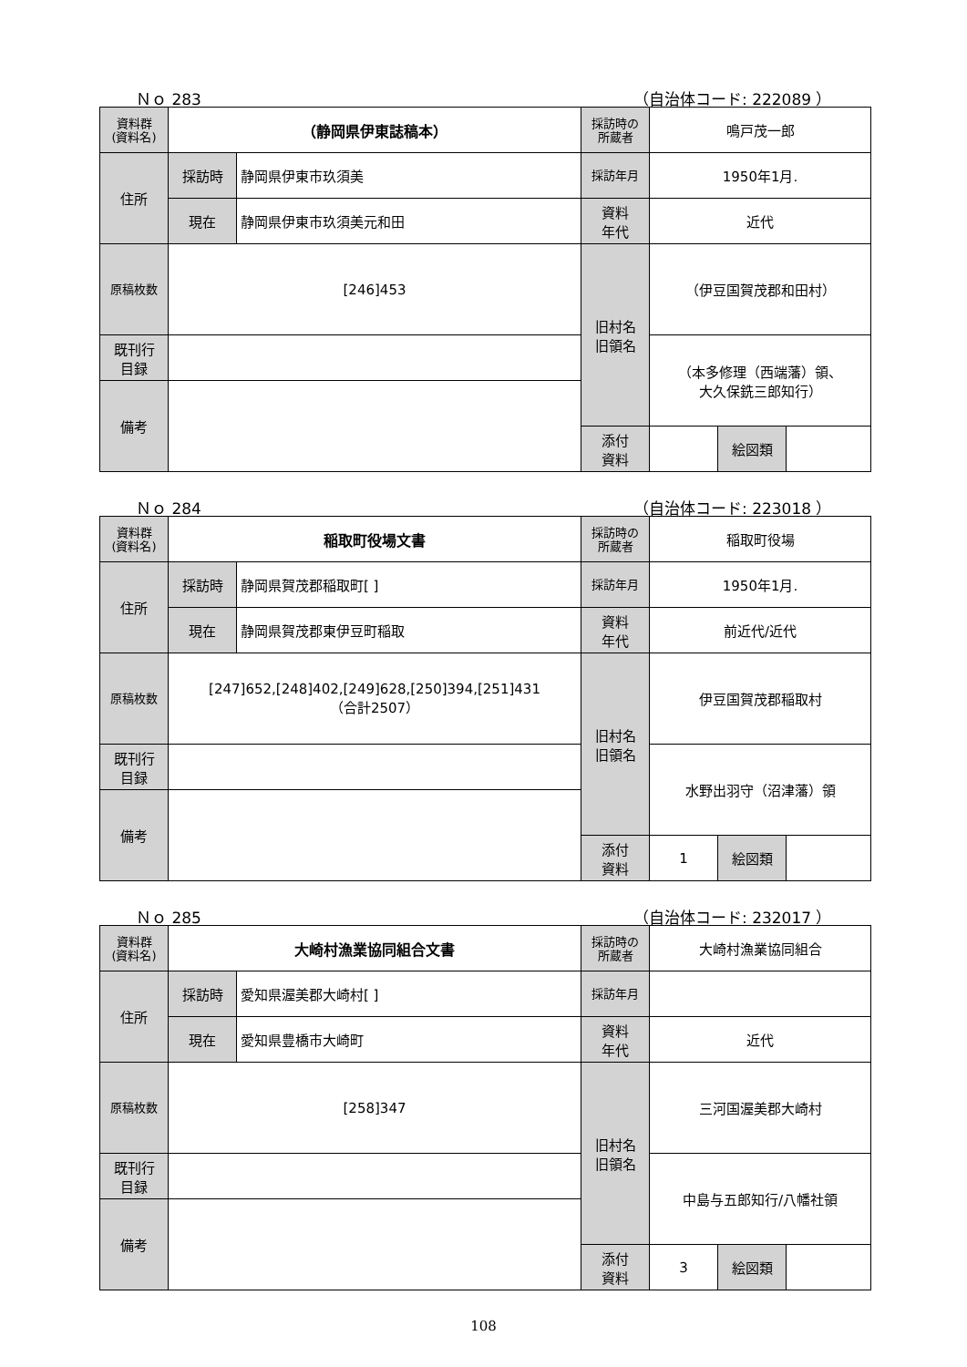Ｎｏ 283 （自治体コード: 222089 ）
| 資料群 (資料名) | （静岡県伊東誌稿本） | | 採訪時の 所蔵者 | 鳴戸茂一郎 | | |
| 住所 | 採訪時 | 静岡県伊東市玖須美 | 採訪年月 | 1950年1月. | | |
| | 現在 | 静岡県伊東市玖須美元和田 | 資料 年代 | 近代 | | |
| 原稿枚数 | [246]453 | | 旧村名 旧領名 | （伊豆国賀茂郡和田村） | | |
| 既刊行 目録 | | | | （本多修理（西端藩）領、 大久保銑三郎知行） | | |
| 備考 | | | | | | |
| | | | 添付 資料 | | 絵図類 | |
Ｎｏ 284 （自治体コード: 223018 ）
| 資料群 (資料名) | 稲取町役場文書 | | 採訪時の 所蔵者 | 稲取町役場 | | |
| 住所 | 採訪時 | 静岡県賀茂郡稲取町[ ] | 採訪年月 | 1950年1月. | | |
| | 現在 | 静岡県賀茂郡東伊豆町稲取 | 資料 年代 | 前近代/近代 | | |
| 原稿枚数 | [247]652,[248]402,[249]628,[250]394,[251]431 （合計2507） | | 旧村名 旧領名 | 伊豆国賀茂郡稲取村 | | |
| 既刊行 目録 | | | | 水野出羽守（沼津藩）領 | | |
| 備考 | | | | | | |
| | | | 添付 資料 | 1 | 絵図類 | |
Ｎｏ 285 （自治体コード: 232017 ）
| 資料群 (資料名) | 大崎村漁業協同組合文書 | | 採訪時の 所蔵者 | 大崎村漁業協同組合 | | |
| 住所 | 採訪時 | 愛知県渥美郡大崎村[ ] | 採訪年月 | | | |
| | 現在 | 愛知県豊橋市大崎町 | 資料 年代 | 近代 | | |
| 原稿枚数 | [258]347 | | 旧村名 旧領名 | 三河国渥美郡大崎村 | | |
| 既刊行 目録 | | | | 中島与五郎知行/八幡社領 | | |
| 備考 | | | | | | |
| | | | 添付 資料 | 3 | 絵図類 | |
108